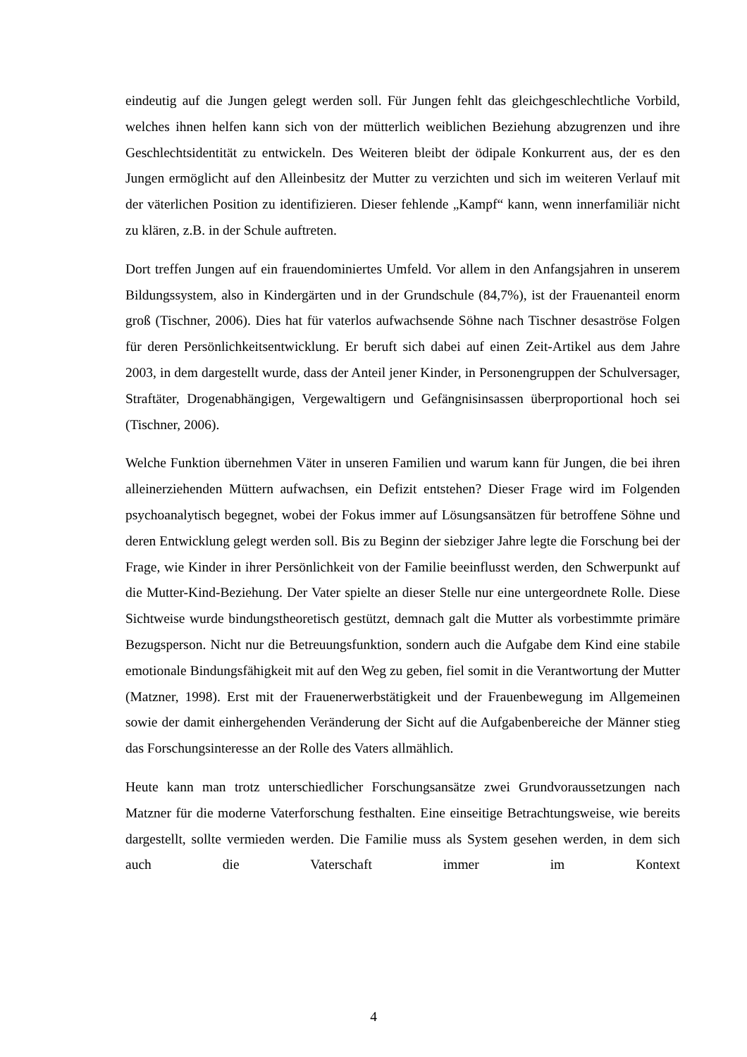eindeutig auf die Jungen gelegt werden soll. Für Jungen fehlt das gleichgeschlechtliche Vorbild, welches ihnen helfen kann sich von der mütterlich weiblichen Beziehung abzugrenzen und ihre Geschlechtsidentität zu entwickeln. Des Weiteren bleibt der ödipale Konkurrent aus, der es den Jungen ermöglicht auf den Alleinbesitz der Mutter zu verzichten und sich im weiteren Verlauf mit der väterlichen Position zu identifizieren. Dieser fehlende „Kampf“ kann, wenn innerfamiliär nicht zu klären, z.B. in der Schule auftreten.
Dort treffen Jungen auf ein frauendominiertes Umfeld. Vor allem in den Anfangsjahren in unserem Bildungssystem, also in Kindergärten und in der Grundschule (84,7%), ist der Frauenanteil enorm groß (Tischner, 2006). Dies hat für vaterlos aufwachsende Söhne nach Tischner desaströse Folgen für deren Persönlichkeitsentwicklung. Er beruft sich dabei auf einen Zeit-Artikel aus dem Jahre 2003, in dem dargestellt wurde, dass der Anteil jener Kinder, in Personengruppen der Schulversager, Straftäter, Drogenabhängigen, Vergewaltigern und Gefängnisinsassen überproportional hoch sei (Tischner, 2006).
Welche Funktion übernehmen Väter in unseren Familien und warum kann für Jungen, die bei ihren alleinerziehenden Müttern aufwachsen, ein Defizit entstehen? Dieser Frage wird im Folgenden psychoanalytisch begegnet, wobei der Fokus immer auf Lösungsansätzen für betroffene Söhne und deren Entwicklung gelegt werden soll. Bis zu Beginn der siebziger Jahre legte die Forschung bei der Frage, wie Kinder in ihrer Persönlichkeit von der Familie beeinflusst werden, den Schwerpunkt auf die Mutter-Kind-Beziehung. Der Vater spielte an dieser Stelle nur eine untergeordnete Rolle. Diese Sichtweise wurde bindungstheoretisch gestützt, demnach galt die Mutter als vorbestimmte primäre Bezugsperson. Nicht nur die Betreuungsfunktion, sondern auch die Aufgabe dem Kind eine stabile emotionale Bindungsfähigkeit mit auf den Weg zu geben, fiel somit in die Verantwortung der Mutter (Matzner, 1998). Erst mit der Frauenerwerbstätigkeit und der Frauenbewegung im Allgemeinen sowie der damit einhergehenden Veränderung der Sicht auf die Aufgabenbereiche der Männer stieg das Forschungsinteresse an der Rolle des Vaters allmählich.
Heute kann man trotz unterschiedlicher Forschungsansätze zwei Grundvoraussetzungen nach Matzner für die moderne Vaterforschung festhalten. Eine einseitige Betrachtungsweise, wie bereits dargestellt, sollte vermieden werden. Die Familie muss als System gesehen werden, in dem sich auch die Vaterschaft immer im Kontext
4